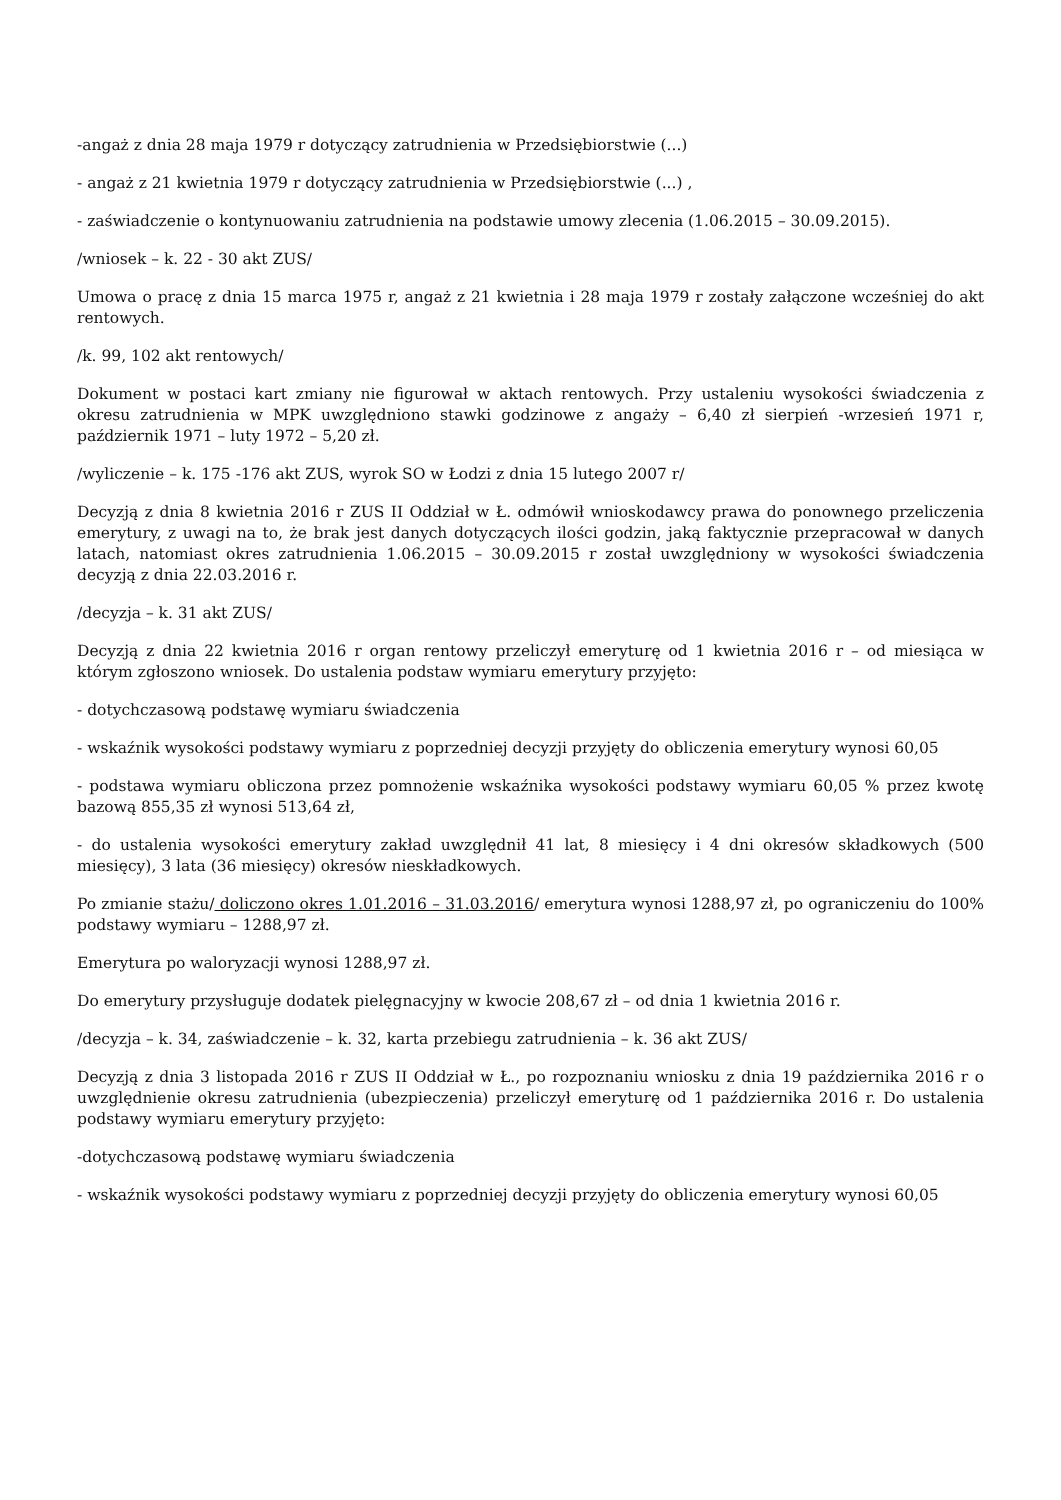-angaż z dnia 28 maja 1979 r dotyczący zatrudnienia w Przedsiębiorstwie (...)
- angaż z 21 kwietnia 1979 r dotyczący zatrudnienia w Przedsiębiorstwie (...) ,
- zaświadczenie o kontynuowaniu zatrudnienia na podstawie umowy zlecenia (1.06.2015 – 30.09.2015).
/wniosek – k. 22 - 30 akt ZUS/
Umowa o pracę z dnia 15 marca 1975 r, angaż z 21 kwietnia i 28 maja 1979 r zostały załączone wcześniej do akt rentowych.
/k. 99, 102 akt rentowych/
Dokument w postaci kart zmiany nie figurował w aktach rentowych. Przy ustaleniu wysokości świadczenia z okresu zatrudnienia w MPK uwzględniono stawki godzinowe z angaży – 6,40 zł sierpień -wrzesień 1971 r, październik 1971 – luty 1972 – 5,20 zł.
/wyliczenie – k. 175 -176 akt ZUS, wyrok SO w Łodzi z dnia 15 lutego 2007 r/
Decyzją z dnia 8 kwietnia 2016 r ZUS II Oddział w Ł. odmówił wnioskodawcy prawa do ponownego przeliczenia emerytury, z uwagi na to, że brak jest danych dotyczących ilości godzin, jaką faktycznie przepracował w danych latach, natomiast okres zatrudnienia 1.06.2015 – 30.09.2015 r został uwzględniony w wysokości świadczenia decyzją z dnia 22.03.2016 r.
/decyzja – k. 31 akt ZUS/
Decyzją z dnia 22 kwietnia 2016 r organ rentowy przeliczył emeryturę od 1 kwietnia 2016 r – od miesiąca w którym zgłoszono wniosek. Do ustalenia podstaw wymiaru emerytury przyjęto:
- dotychczasową podstawę wymiaru świadczenia
- wskaźnik wysokości podstawy wymiaru z poprzedniej decyzji przyjęty do obliczenia emerytury wynosi 60,05
- podstawa wymiaru obliczona przez pomnożenie wskaźnika wysokości podstawy wymiaru 60,05 % przez kwotę bazową 855,35 zł wynosi 513,64 zł,
- do ustalenia wysokości emerytury zakład uwzględnił 41 lat, 8 miesięcy i 4 dni okresów składkowych (500 miesięcy), 3 lata (36 miesięcy) okresów nieskładkowych.
Po zmianie stażu/ doliczono okres 1.01.2016 – 31.03.2016/ emerytura wynosi 1288,97 zł, po ograniczeniu do 100% podstawy wymiaru – 1288,97 zł.
Emerytura po waloryzacji wynosi 1288,97 zł.
Do emerytury przysługuje dodatek pielęgnacyjny w kwocie 208,67 zł – od dnia 1 kwietnia 2016 r.
/decyzja – k. 34, zaświadczenie – k. 32, karta przebiegu zatrudnienia – k. 36 akt ZUS/
Decyzją z dnia 3 listopada 2016 r ZUS II Oddział w Ł., po rozpoznaniu wniosku z dnia 19 października 2016 r o uwzględnienie okresu zatrudnienia (ubezpieczenia) przeliczył emeryturę od 1 października 2016 r. Do ustalenia podstawy wymiaru emerytury przyjęto:
-dotychczasową podstawę wymiaru świadczenia
- wskaźnik wysokości podstawy wymiaru z poprzedniej decyzji przyjęty do obliczenia emerytury wynosi 60,05